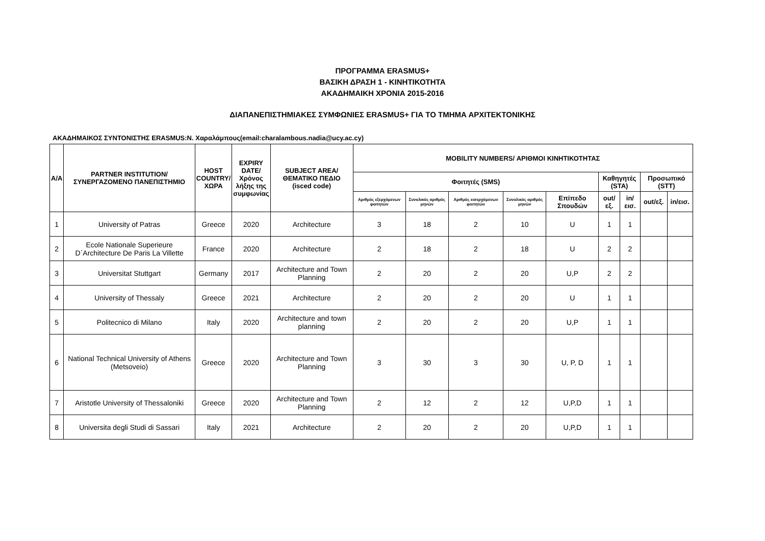ΠΡΟΓΡΑΜΜΑ ERASMUS+
ΒΑΣΙΚΗ ΔΡΑΣΗ 1 - ΚΙΝΗΤΙΚΟΤΗΤΑ
ΑΚΑΔΗΜΑΙΚΗ ΧΡΟΝΙΑ 2015-2016
ΔΙΑΠΑΝΕΠΙΣΤΗΜΙΑΚΕΣ ΣΥΜΦΩΝΙΕΣ ERASMUS+ ΓΙΑ ΤΟ ΤΜΗΜΑ ΑΡΧΙΤΕΚΤΟΝΙΚΗΣ
ΑΚΑΔΗΜΑΙΚΟΣ ΣΥΝΤΟΝΙΣΤΗΣ ERASMUS:Ν. Χαραλάμπους(email:charalambous.nadia@ucy.ac.cy)
| A/A | PARTNER INSTITUTION/ ΣΥΝΕΡΓΑΖΟΜΕΝΟ ΠΑΝΕΠΙΣΤΗΜΙΟ | HOST COUNTRY/ ΧΩΡΑ | EXPIRY DATE/ Χρόνος λήξης της συμφωνίας | SUBJECT AREA/ ΘΕΜΑΤΙΚΟ ΠΕΔΙΟ (isced code) | MOBILITY NUMBERS/ ΑΡΙΘΜΟΙ ΚΙΝΗΤΙΚΟΤΗΤΑΣ | | | | | | | | |
| --- | --- | --- | --- | --- | --- | --- | --- | --- | --- | --- | --- | --- | --- |
| | | | | | Φοιτητές (SMS) | | | | | Καθηγητές (STA) | | Προσωπικό (STT) | |
| | | | | | Αριθμός εξερχόμενων φοιτητών | Συνολικός αριθμός μηνών | Αριθμός εισερχόμενων φοιτητών | Συνολικός αριθμός μηνών | Επίπεδο Σπουδών | out/εξ. | in/εισ. | out/εξ. | in/εισ. |
| 1 | University of Patras | Greece | 2020 | Architecture | 3 | 18 | 2 | 10 | U | 1 | 1 | | |
| 2 | Ecole Nationale Superieure D΄Architecture De Paris La Villette | France | 2020 | Architecture | 2 | 18 | 2 | 18 | U | 2 | 2 | | |
| 3 | Universitat Stuttgart | Germany | 2017 | Architecture and Town Planning | 2 | 20 | 2 | 20 | U,P | 2 | 2 | | |
| 4 | University of Thessaly | Greece | 2021 | Architecture | 2 | 20 | 2 | 20 | U | 1 | 1 | | |
| 5 | Politecnico di Milano | Italy | 2020 | Architecture and town planning | 2 | 20 | 2 | 20 | U,P | 1 | 1 | | |
| 6 | National Technical University of Athens (Metsoveio) | Greece | 2020 | Architecture and Town Planning | 3 | 30 | 3 | 30 | U, P, D | 1 | 1 | | |
| 7 | Aristotle University of Thessaloniki | Greece | 2020 | Architecture and Town Planning | 2 | 12 | 2 | 12 | U,P,D | 1 | 1 | | |
| 8 | Universita degli Studi di Sassari | Italy | 2021 | Architecture | 2 | 20 | 2 | 20 | U,P,D | 1 | 1 | | |